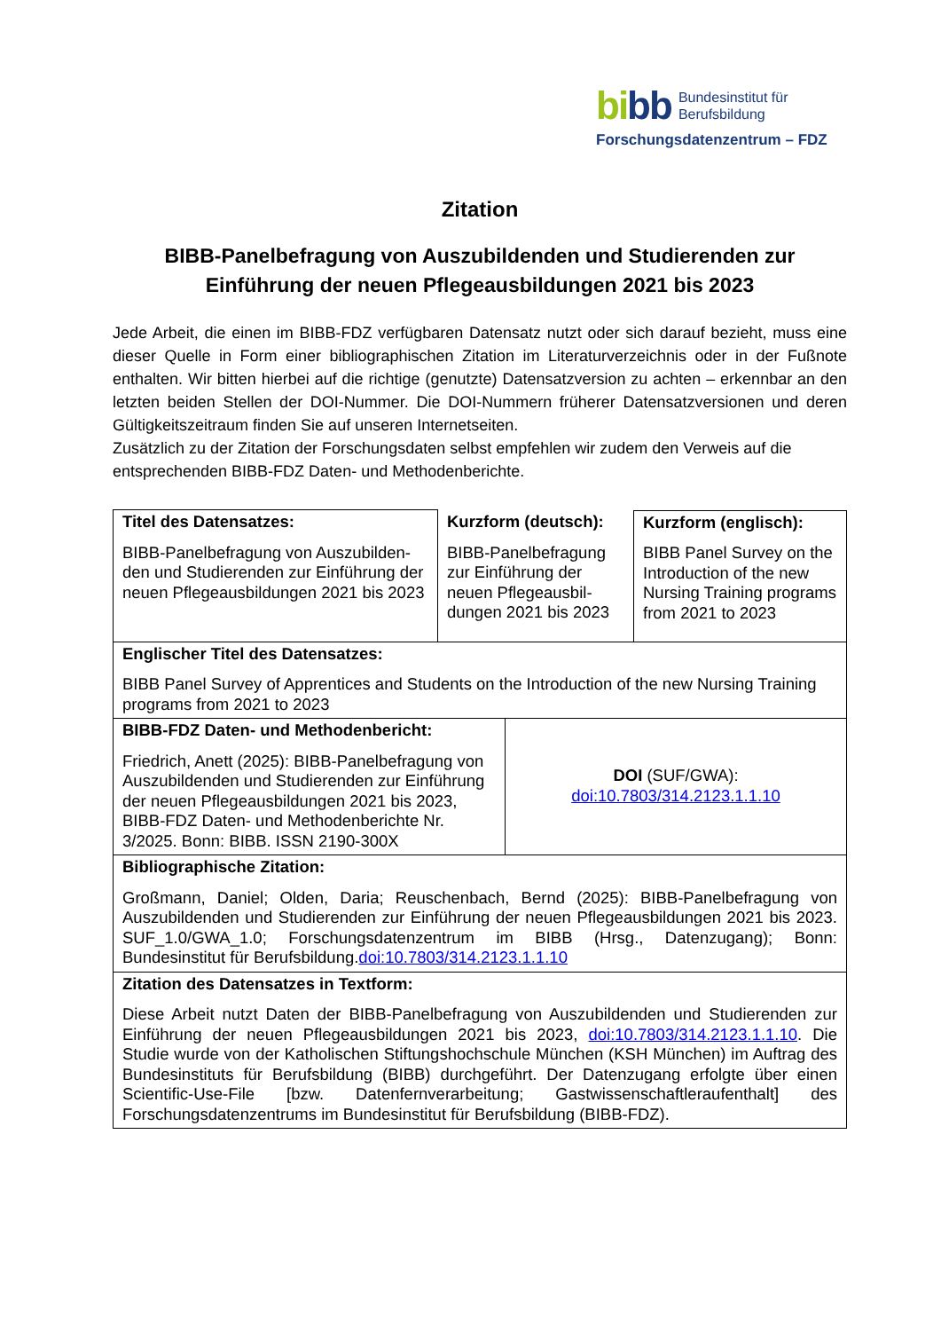bi bb Bundesinstitut für
Berufsbildung
Forschungsdatenzentrum – FDZ
Zitation
BIBB-Panelbefragung von Auszubildenden und Studierenden zur Einführung der neuen Pflegeausbildungen 2021 bis 2023
Jede Arbeit, die einen im BIBB-FDZ verfügbaren Datensatz nutzt oder sich darauf bezieht, muss eine dieser Quelle in Form einer bibliographischen Zitation im Literaturverzeichnis oder in der Fußnote enthalten. Wir bitten hierbei auf die richtige (genutzte) Datensatzversion zu achten – erkennbar an den letzten beiden Stellen der DOI-Nummer. Die DOI-Nummern früherer Datensatzversionen und deren Gültigkeitszeitraum finden Sie auf unseren Internetseiten.
Zusätzlich zu der Zitation der Forschungsdaten selbst empfehlen wir zudem den Verweis auf die entsprechenden BIBB-FDZ Daten- und Methodenberichte.
| Titel des Datensatzes: BIBB-Panelbefragung von Auszubilden-den und Studierenden zur Einführung der neuen Pflegeausbildungen 2021 bis 2023 | / Kurzform (deutsch): BIBB-Panelbefragung zur Einführung der neuen Pflegeausbil-dungen 2021 bis 2023 / Kurzform (englisch): BIBB Panel Survey on the Introduction of the new Nursing Training programs from 2021 to 2023 / | |
| Englischer Titel des Datensatzes: BIBB Panel Survey of Apprentices and Students on the Introduction of the new Nursing Training programs from 2021 to 2023 | | |
| BIBB-FDZ Daten- und Methodenbericht: Friedrich, Anett (2025): BIBB-Panelbefragung von Auszubildenden und Studierenden zur Einführung der neuen Pflegeausbildungen 2021 bis 2023, BIBB-FDZ Daten- und Methodenberichte Nr. 3/2025. Bonn: BIBB. ISSN 2190-300X | | DOI (SUF/GWA): doi:10.7803/314.2123.1.1.10 |
| Bibliographische Zitation: Großmann, Daniel; Olden, Daria; Reuschenbach, Bernd (2025): BIBB-Panelbefragung von Auszubildenden und Studierenden zur Einführung der neuen Pflegeausbildungen 2021 bis 2023. SUF_1.0/GWA_1.0; Forschungsdatenzentrum im BIBB (Hrsg., Datenzugang); Bonn: Bundesinstitut für Berufsbildung. doi:10.7803/314.2123.1.1.10 | | |
| Zitation des Datensatzes in Textform: Diese Arbeit nutzt Daten der BIBB-Panelbefragung von Auszubildenden und Studierenden zur Einführung der neuen Pflegeausbildungen 2021 bis 2023, doi:10.7803/314.2123.1.1.10 . Die Studie wurde von der Katholischen Stiftungshochschule München (KSH München) im Auftrag des Bundesinstituts für Berufsbildung (BIBB) durchgeführt. Der Datenzugang erfolgte über einen Scientific-Use-File [bzw. Datenfernverarbeitung; Gastwissenschaftleraufenthalt] des Forschungsdatenzentrums im Bundesinstitut für Berufsbildung (BIBB-FDZ). | | |